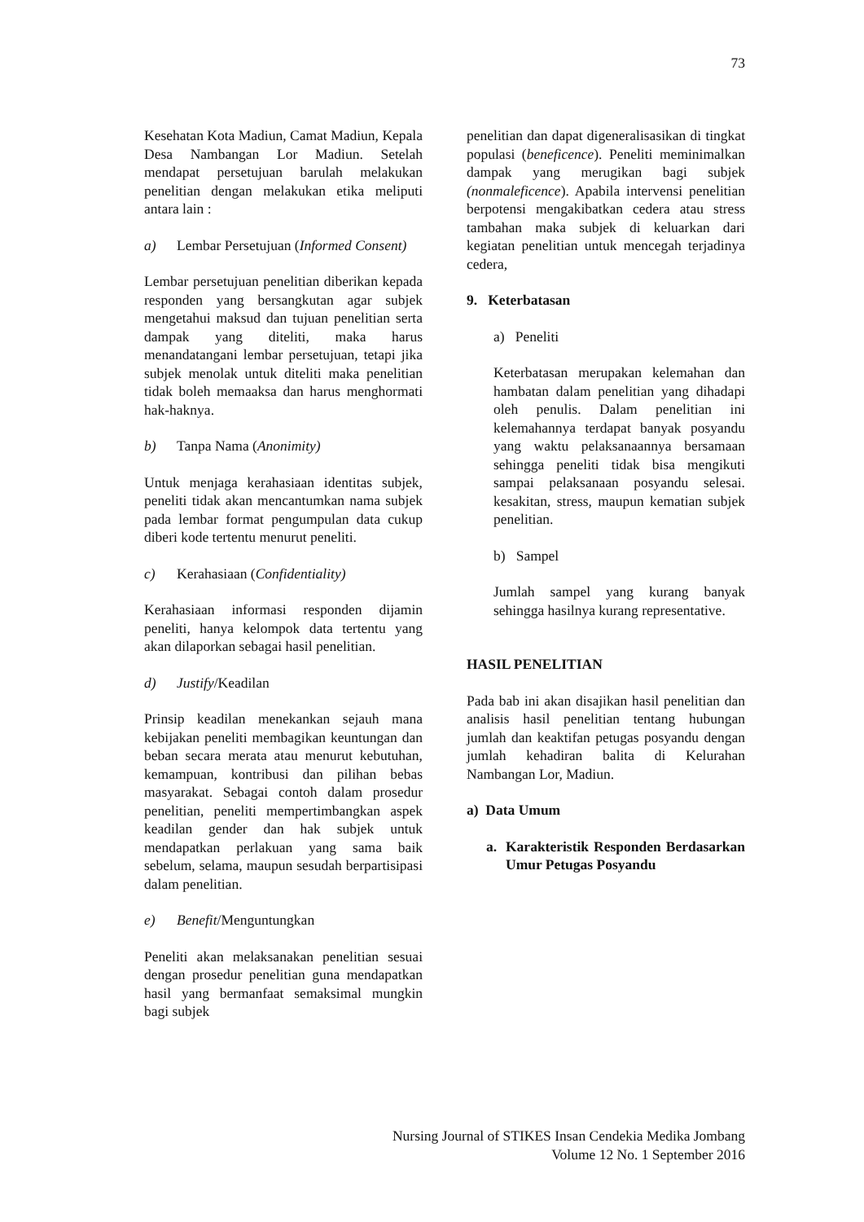73
Kesehatan Kota Madiun, Camat Madiun, Kepala Desa Nambangan Lor Madiun. Setelah mendapat persetujuan barulah melakukan penelitian dengan melakukan etika meliputi antara lain :
a) Lembar Persetujuan (Informed Consent)
Lembar persetujuan penelitian diberikan kepada responden yang bersangkutan agar subjek mengetahui maksud dan tujuan penelitian serta dampak yang diteliti, maka harus menandatangani lembar persetujuan, tetapi jika subjek menolak untuk diteliti maka penelitian tidak boleh memaaksa dan harus menghormati hak-haknya.
b) Tanpa Nama (Anonimity)
Untuk menjaga kerahasiaan identitas subjek, peneliti tidak akan mencantumkan nama subjek pada lembar format pengumpulan data cukup diberi kode tertentu menurut peneliti.
c) Kerahasiaan (Confidentiality)
Kerahasiaan informasi responden dijamin peneliti, hanya kelompok data tertentu yang akan dilaporkan sebagai hasil penelitian.
d) Justify/Keadilan
Prinsip keadilan menekankan sejauh mana kebijakan peneliti membagikan keuntungan dan beban secara merata atau menurut kebutuhan, kemampuan, kontribusi dan pilihan bebas masyarakat. Sebagai contoh dalam prosedur penelitian, peneliti mempertimbangkan aspek keadilan gender dan hak subjek untuk mendapatkan perlakuan yang sama baik sebelum, selama, maupun sesudah berpartisipasi dalam penelitian.
e) Benefit/Menguntungkan
Peneliti akan melaksanakan penelitian sesuai dengan prosedur penelitian guna mendapatkan hasil yang bermanfaat semaksimal mungkin bagi subjek
penelitian dan dapat digeneralisasikan di tingkat populasi (beneficence). Peneliti meminimalkan dampak yang merugikan bagi subjek (nonmaleficence). Apabila intervensi penelitian berpotensi mengakibatkan cedera atau stress tambahan maka subjek di keluarkan dari kegiatan penelitian untuk mencegah terjadinya cedera,
9. Keterbatasan
a) Peneliti
Keterbatasan merupakan kelemahan dan hambatan dalam penelitian yang dihadapi oleh penulis. Dalam penelitian ini kelemahannya terdapat banyak posyandu yang waktu pelaksanaannya bersamaan sehingga peneliti tidak bisa mengikuti sampai pelaksanaan posyandu selesai. kesakitan, stress, maupun kematian subjek penelitian.
b) Sampel
Jumlah sampel yang kurang banyak sehingga hasilnya kurang representative.
HASIL PENELITIAN
Pada bab ini akan disajikan hasil penelitian dan analisis hasil penelitian tentang hubungan jumlah dan keaktifan petugas posyandu dengan jumlah kehadiran balita di Kelurahan Nambangan Lor, Madiun.
a) Data Umum
a. Karakteristik Responden Berdasarkan Umur Petugas Posyandu
Nursing Journal of STIKES Insan Cendekia Medika Jombang
Volume 12 No. 1 September 2016